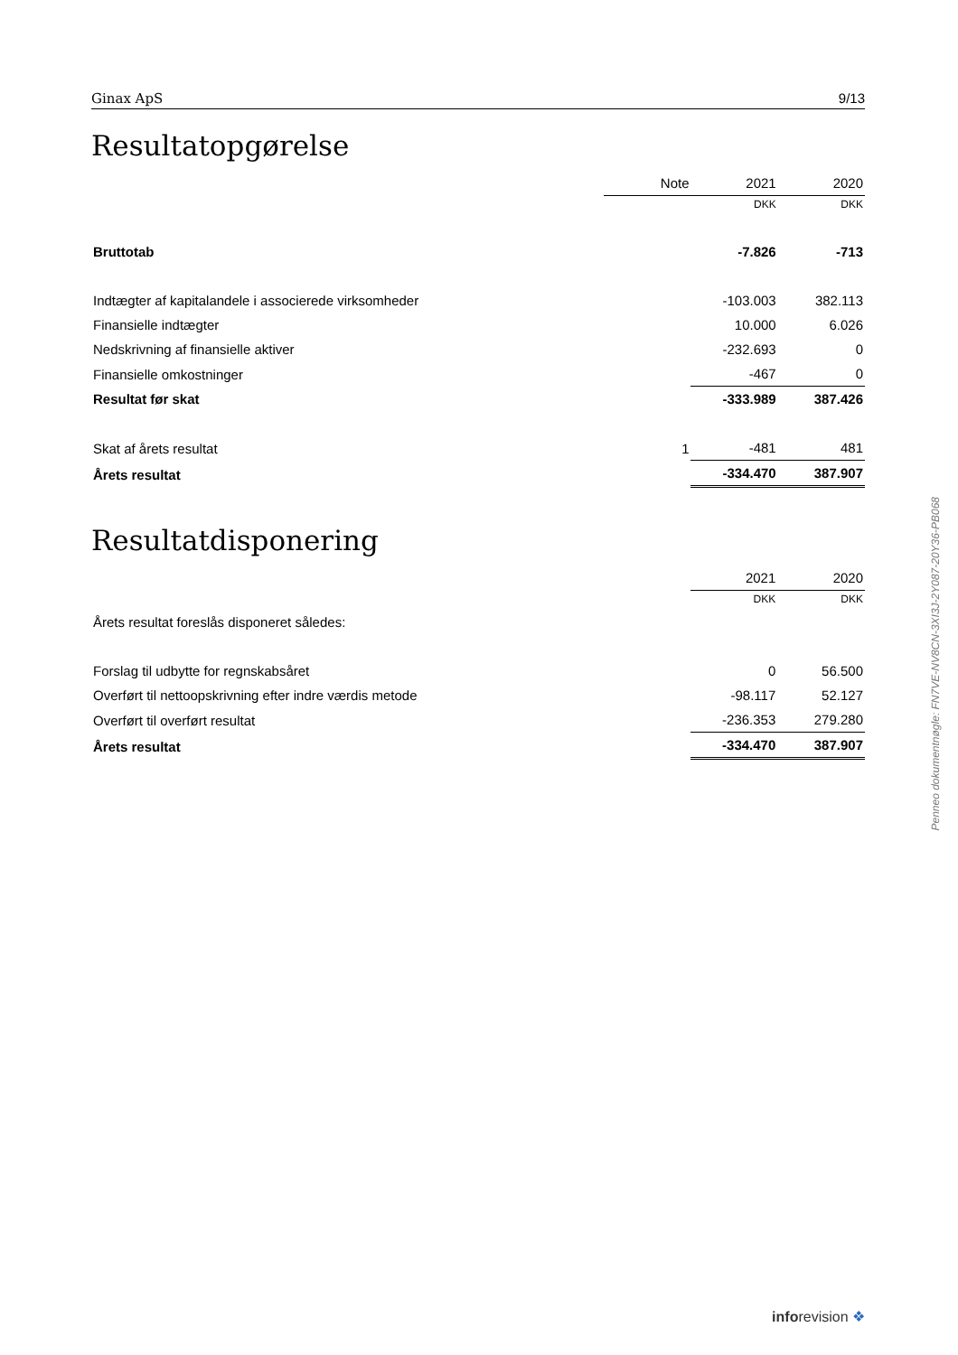Ginax ApS 9/13
Resultatopgørelse
| | Note | 2021 | 2020 |
| | | DKK | DKK |
| Bruttotab | | -7.826 | -713 |
| Indtægter af kapitalandele i associerede virksomheder | | -103.003 | 382.113 |
| Finansielle indtægter | | 10.000 | 6.026 |
| Nedskrivning af finansielle aktiver | | -232.693 | 0 |
| Finansielle omkostninger | | -467 | 0 |
| Resultat før skat | | -333.989 | 387.426 |
| Skat af årets resultat | 1 | -481 | 481 |
| Årets resultat | | -334.470 | 387.907 |
Resultatdisponering
| | 2021 | 2020 |
| | DKK | DKK |
| Årets resultat foreslås disponeret således: | | |
| Forslag til udbytte for regnskabsåret | 0 | 56.500 |
| Overført til nettoopskrivning efter indre værdis metode | -98.117 | 52.127 |
| Overført til overført resultat | -236.353 | 279.280 |
| Årets resultat | -334.470 | 387.907 |
Penneo dokumentnøgle: FN7VE-NV8CN-3XI3J-2Y087-20Y36-PB068
inforevision ❖